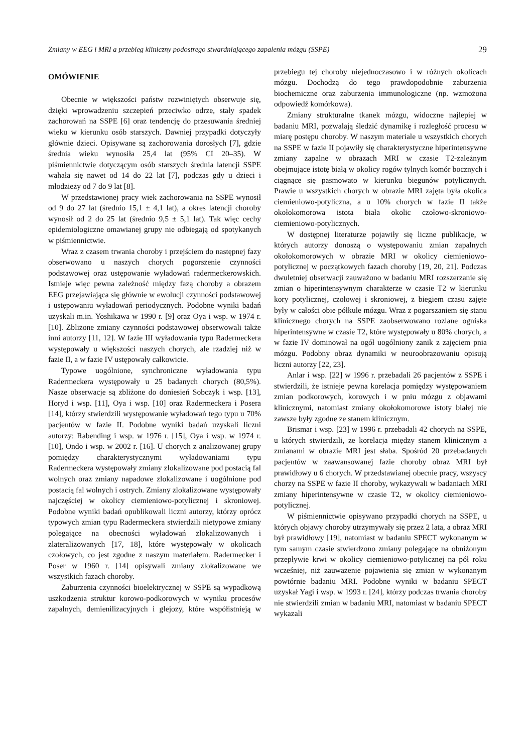Zmiany w EEG i MRI a przebieg kliniczny podostrego stwardniającego zapalenia mózgu (SSPE) 29
OMÓWIENIE
Obecnie w większości państw rozwiniętych obserwuje się, dzięki wprowadzeniu szczepień przeciwko odrze, stały spadek zachorowań na SSPE [6] oraz tendencję do przesuwania średniej wieku w kierunku osób starszych. Dawniej przypadki dotyczyły głównie dzieci. Opisywane są zachorowania dorosłych [7], gdzie średnia wieku wynosiła 25,4 lat (95% CI 20–35). W piśmiennictwie dotyczącym osób starszych średnia latencji SSPE wahała się nawet od 14 do 22 lat [7], podczas gdy u dzieci i młodzieży od 7 do 9 lat [8].
W przedstawionej pracy wiek zachorowania na SSPE wynosił od 9 do 27 lat (średnio 15,1 ± 4,1 lat), a okres latencji choroby wynosił od 2 do 25 lat (średnio 9,5 ± 5,1 lat). Tak więc cechy epidemiologiczne omawianej grupy nie odbiegają od spotykanych w piśmiennictwie.
Wraz z czasem trwania choroby i przejściem do następnej fazy obserwowano u naszych chorych pogorszenie czynności podstawowej oraz ustępowanie wyładowań radermeckerowskich. Istnieje więc pewna zależność między fazą choroby a obrazem EEG przejawiająca się głównie w ewolucji czynności podstawowej i ustępowaniu wyładowań periodycznych. Podobne wyniki badań uzyskali m.in. Yoshikawa w 1990 r. [9] oraz Oya i wsp. w 1974 r. [10]. Zbliżone zmiany czynności podstawowej obserwowali także inni autorzy [11, 12]. W fazie III wyładowania typu Radermeckera występowały u większości naszych chorych, ale rzadziej niż w fazie II, a w fazie IV ustępowały całkowicie.
Typowe uogólnione, synchroniczne wyładowania typu Radermeckera występowały u 25 badanych chorych (80,5%). Nasze obserwacje są zbliżone do doniesień Sobczyk i wsp. [13], Horyd i wsp. [11], Oya i wsp. [10] oraz Radermeckera i Posera [14], którzy stwierdzili występowanie wyładowań tego typu u 70% pacjentów w fazie II. Podobne wyniki badań uzyskali liczni autorzy: Rabending i wsp. w 1976 r. [15], Oya i wsp. w 1974 r. [10], Ondo i wsp. w 2002 r. [16]. U chorych z analizowanej grupy pomiędzy charakterystycznymi wyładowaniami typu Radermeckera występowały zmiany zlokalizowane pod postacią fal wolnych oraz zmiany napadowe zlokalizowane i uogólnione pod postacią fal wolnych i ostrych. Zmiany zlokalizowane występowały najczęściej w okolicy ciemieniowo-potylicznej i skroniowej. Podobne wyniki badań opublikowali liczni autorzy, którzy oprócz typowych zmian typu Radermeckera stwierdzili nietypowe zmiany polegające na obecności wyładowań zlokalizowanych i zlateralizowanych [17, 18], które występowały w okolicach czołowych, co jest zgodne z naszym materiałem. Radermecker i Poser w 1960 r. [14] opisywali zmiany zlokalizowane we wszystkich fazach choroby.
Zaburzenia czynności bioelektrycznej w SSPE są wypadkową uszkodzenia struktur korowo-podkorowych w wyniku procesów zapalnych, demienilizacyjnych i glejozy, które współistnieją w przebiegu tej choroby niejednoczasowo i w różnych okolicach mózgu. Dochodzą do tego prawdopodobnie zaburzenia biochemiczne oraz zaburzenia immunologiczne (np. wzmożona odpowiedź komórkowa).
Zmiany strukturalne tkanek mózgu, widoczne najlepiej w badaniu MRI, pozwalają śledzić dynamikę i rozległość procesu w miarę postępu choroby. W naszym materiale u wszystkich chorych na SSPE w fazie II pojawiły się charakterystyczne hiperintensywne zmiany zapalne w obrazach MRI w czasie T2-zależnym obejmujące istotę białą w okolicy rogów tylnych komór bocznych i ciągnące się pasmowato w kierunku biegunów potylicznych. Prawie u wszystkich chorych w obrazie MRI zajęta była okolica ciemieniowo-potyliczna, a u 10% chorych w fazie II także okołokomorowa istota biała okolic czołowo-skroniowo-ciemieniowo-potylicznych.
W dostępnej literaturze pojawiły się liczne publikacje, w których autorzy donoszą o występowaniu zmian zapalnych okołokomorowych w obrazie MRI w okolicy ciemieniowo-potylicznej w początkowych fazach choroby [19, 20, 21]. Podczas dwuletniej obserwacji zauważono w badaniu MRI rozszerzanie się zmian o hiperintensywnym charakterze w czasie T2 w kierunku kory potylicznej, czołowej i skroniowej, z biegiem czasu zajęte były w całości obie półkule mózgu. Wraz z pogarszaniem się stanu klinicznego chorych na SSPE zaobserwowano rozlane ogniska hiperintensywne w czasie T2, które występowały u 80% chorych, a w fazie IV dominował na ogół uogólniony zanik z zajęciem pnia mózgu. Podobny obraz dynamiki w neuroobrazowaniu opisują liczni autorzy [22, 23].
Anlar i wsp. [22] w 1996 r. przebadali 26 pacjentów z SSPE i stwierdzili, że istnieje pewna korelacja pomiędzy występowaniem zmian podkorowych, korowych i w pniu mózgu z objawami klinicznymi, natomiast zmiany okołokomorowe istoty białej nie zawsze były zgodne ze stanem klinicznym.
Brismar i wsp. [23] w 1996 r. przebadali 42 chorych na SSPE, u których stwierdzili, że korelacja między stanem klinicznym a zmianami w obrazie MRI jest słaba. Spośród 20 przebadanych pacjentów w zaawansowanej fazie choroby obraz MRI był prawidłowy u 6 chorych. W przedstawianej obecnie pracy, wszyscy chorzy na SSPE w fazie II choroby, wykazywali w badaniach MRI zmiany hiperintensywne w czasie T2, w okolicy ciemieniowo-potylicznej.
W piśmiennictwie opisywano przypadki chorych na SSPE, u których objawy choroby utrzymywały się przez 2 lata, a obraz MRI był prawidłowy [19], natomiast w badaniu SPECT wykonanym w tym samym czasie stwierdzono zmiany polegające na obniżonym przepływie krwi w okolicy ciemieniowo-potylicznej na pół roku wcześniej, niż zauważenie pojawienia się zmian w wykonanym powtórnie badaniu MRI. Podobne wyniki w badaniu SPECT uzyskał Yagi i wsp. w 1993 r. [24], którzy podczas trwania choroby nie stwierdzili zmian w badaniu MRI, natomiast w badaniu SPECT wykazali